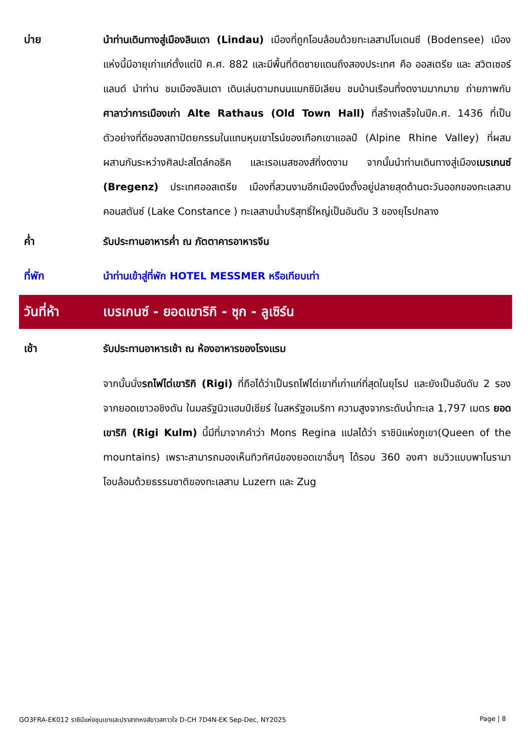บ่าย นำท่านเดินทางสู่เมืองลินเดา (Lindau) เมืองที่ถูกโอบล้อมด้วยทะเลสาปโบเดนซี (Bodensee) เมืองแห่งนี้มีอายุเก่าแก่ตั้งแต่ปี ค.ศ. 882 และมีพื้นที่ติดชายแดนถึงสองประเทศ คือ ออสเตรีย และ สวิตเซอร์แลนด์ นำท่าน ชมเมืองลินเดา เดินเล่นตามถนนแมกซิมิเลียน ชมบ้านเรือนที่งดงามมากมาย ถ่ายภาพกับศาลาว่าการเมืองเก่า Alte Rathaus (Old Town Hall) ที่สร้างเสร็จในปีค.ศ. 1436 ที่เป็นตัวอย่างที่ดีของสถาปัตยกรรมในแถบหุบเขาไรน์ของเทือกเขาแอลป์ (Alpine Rhine Valley) ที่ผสมผสานกันระหว่างศิลปะสไตล์กอธิค และเรอเนสซองส์ที่งดงาม จากนั้นนำท่านเดินทางสู่เมืองเบรเกนซ์ (Bregenz) ประเทศออสเตรีย เมืองที่สวนงามอีกเมืองนึงตั้งอยู่ปลายสุดด้านตะวันออกของทะเลสาบคอนสตันซ์ (Lake Constance ) ทะเลสาบน้ำบริสุทธิ์ใหญ่เป็นอันดับ 3 ของยุโรปกลาง
ค่ำ
รับประทานอาหารค่ำ ณ ภัตตาคารอาหารจีน
ที่พัก
นำท่านเข้าสู่ที่พัก HOTEL MESSMER หรือเทียบเท่า
วันที่ห้า เบรเกนซ์ - ยอดเขาริกิ - ซุก - ลูเซิร์น
เช้า
รับประทานอาหารเช้า ณ ห้องอาหารของโรงแรม
จากนั้นนั่งรถไฟไต่เขาริกิ (Rigi) ที่ถือได้ว่าเป็นรถไฟไต่เขาที่เก่าแก่ที่สุดในยุโรป และยังเป็นอันดับ 2 รองจากยอดเขาวอชิงตัน ในมลรัฐนิวแฮมป์เชียร์ ในสหรัฐอเมริกา ความสูงจากระดับน้ำทะเล 1,797 เมตร ยอดเขาริกิ (Rigi Kulm) นี้มีที่มาจากคำว่า Mons Regina แปลได้ว่า ราชินิแห่งภูเขา(Queen of the mountains) เพราะสามารถมองเห็นทิวทัศน์ของยอดเขาอื่นๆ ได้รอบ 360 องศา ชมวิวแบบพาโนรามาโอบล้อมด้วยธรรมชาติของทะเลสาบ Luzern และ Zug
GO3FRA-EK012 ราชินีแห่งขุนเขาและปราสาทหงส์ขาวสกาวใจ D-CH 7D4N-EK Sep-Dec, NY2025 Page | 8